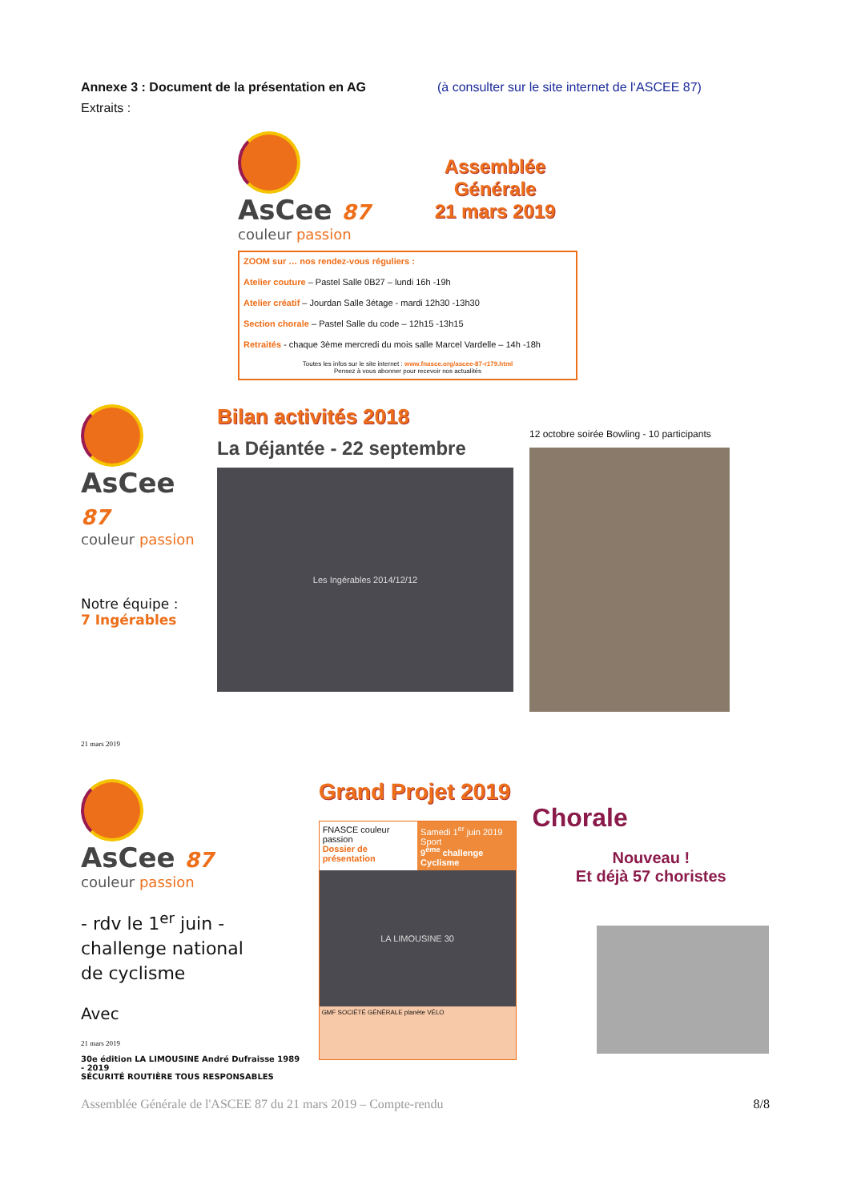Annexe 3 : Document de la présentation en AG (à consulter sur le site internet de l‘ASCEE 87)
Extraits :
AsCee 87
couleur passion
Assemblée
Générale
21 mars 2019
ZOOM sur … nos rendez-vous réguliers :
Atelier couture – Pastel Salle 0B27 – lundi 16h -19h
Atelier créatif – Jourdan Salle 3étage - mardi 12h30 -13h30
Section chorale – Pastel Salle du code – 12h15 -13h15
Retraités - chaque 3ème mercredi du mois salle Marcel Vardelle – 14h -18h
Toutes les infos sur le site internet : www.fnasce.org/ascee-87-r179.html
Pensez à vous abonner pour recevoir nos actualités
AsCee 87
couleur passion
Notre équipe :
7 Ingérables
21 mars 2019
Bilan activités 2018
La Déjantée - 22 septembre
Les Ingérables 2014/12/12
12 octobre soirée Bowling - 10 participants
AsCee 87
couleur passion
- rdv le 1<sup>er</sup> juin -
challenge national
de cyclisme
Avec
21 mars 2019
30e édition LA LIMOUSINE André Dufraisse 1989 - 2019
SÉCURITÉ ROUTIÈRE TOUS RESPONSABLES
Grand Projet 2019
FNASCE couleur passion
Dossier de présentation
Samedi 1<sup>er</sup> juin 2019
Sport
9<sup>ème</sup> challenge Cyclisme
LA LIMOUSINE 30
GMF SOCIÉTÉ GÉNÉRALE planète VÉLO
Chorale
Nouveau !
Et déjà 57 choristes
Assemblée Générale de l'ASCEE 87 du 21 mars 2019 – Compte-rendu 8/8